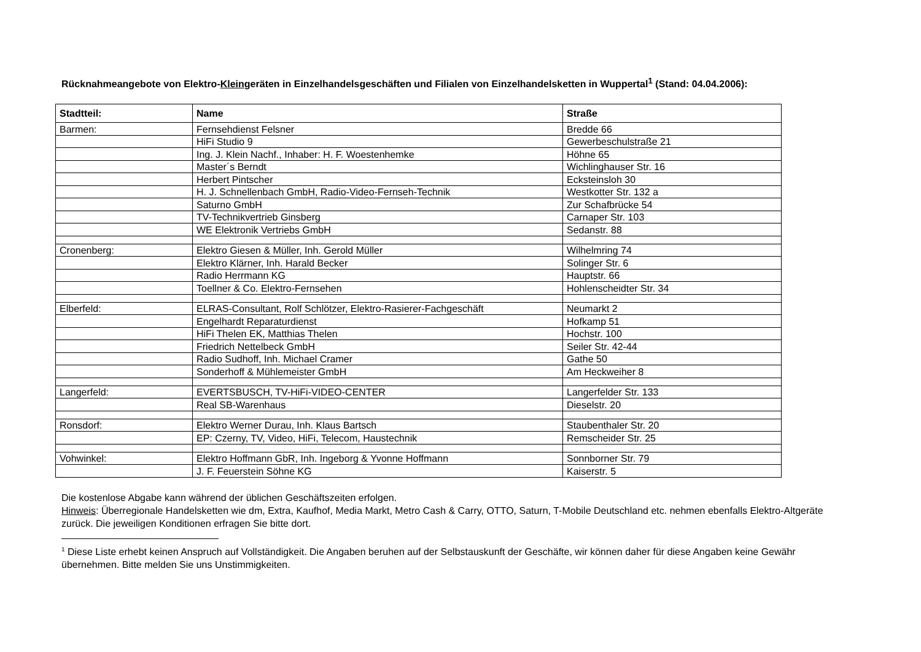Rücknahmeangebote von Elektro-Kleingeräten in Einzelhandelsgeschäften und Filialen von Einzelhandelsketten in Wuppertal<sup>1</sup> (Stand: 04.04.2006):
| Stadtteil: | Name | Straße |
| --- | --- | --- |
| Barmen: | Fernsehdienst Felsner | Bredde 66 |
| | HiFi Studio 9 | Gewerbeschulstraße 21 |
| | Ing. J. Klein Nachf., Inhaber: H. F. Woestenhemke | Höhne 65 |
| | Master´s Berndt | Wichlinghauser Str. 16 |
| | Herbert Pintscher | Ecksteinsloh 30 |
| | H. J. Schnellenbach GmbH, Radio-Video-Fernseh-Technik | Westkotter Str. 132 a |
| | Saturno GmbH | Zur Schafbrücke 54 |
| | TV-Technikvertrieb Ginsberg | Carnaper Str. 103 |
| | WE Elektronik Vertriebs GmbH | Sedanstr. 88 |
| Cronenberg: | Elektro Giesen & Müller, Inh. Gerold Müller | Wilhelmring 74 |
| | Elektro Klärner, Inh. Harald Becker | Solinger Str. 6 |
| | Radio Herrmann KG | Hauptstr. 66 |
| | Toellner & Co. Elektro-Fernsehen | Hohlenscheidter Str. 34 |
| Elberfeld: | ELRAS-Consultant, Rolf Schlötzer, Elektro-Rasierer-Fachgeschäft | Neumarkt 2 |
| | Engelhardt Reparaturdienst | Hofkamp 51 |
| | HiFi Thelen EK, Matthias Thelen | Hochstr. 100 |
| | Friedrich Nettelbeck GmbH | Seiler Str. 42-44 |
| | Radio Sudhoff, Inh. Michael Cramer | Gathe 50 |
| | Sonderhoff & Mühlemeister GmbH | Am Heckweiher 8 |
| Langerfeld: | EVERTSBUSCH, TV-HiFi-VIDEO-CENTER | Langerfelder Str. 133 |
| | Real SB-Warenhaus | Dieselstr. 20 |
| Ronsdorf: | Elektro Werner Durau, Inh. Klaus Bartsch | Staubenthaler Str. 20 |
| | EP: Czerny, TV, Video, HiFi, Telecom, Haustechnik | Remscheider Str. 25 |
| Vohwinkel: | Elektro Hoffmann GbR, Inh. Ingeborg & Yvonne Hoffmann | Sonnborner Str. 79 |
| | J. F. Feuerstein Söhne KG | Kaiserstr. 5 |
Die kostenlose Abgabe kann während der üblichen Geschäftszeiten erfolgen.
Hinweis: Überregionale Handelsketten wie dm, Extra, Kaufhof, Media Markt, Metro Cash & Carry, OTTO, Saturn, T-Mobile Deutschland etc. nehmen ebenfalls Elektro-Altgeräte zurück. Die jeweiligen Konditionen erfragen Sie bitte dort.
<sup>1</sup> Diese Liste erhebt keinen Anspruch auf Vollständigkeit. Die Angaben beruhen auf der Selbstauskunft der Geschäfte, wir können daher für diese Angaben keine Gewähr übernehmen. Bitte melden Sie uns Unstimmigkeiten.